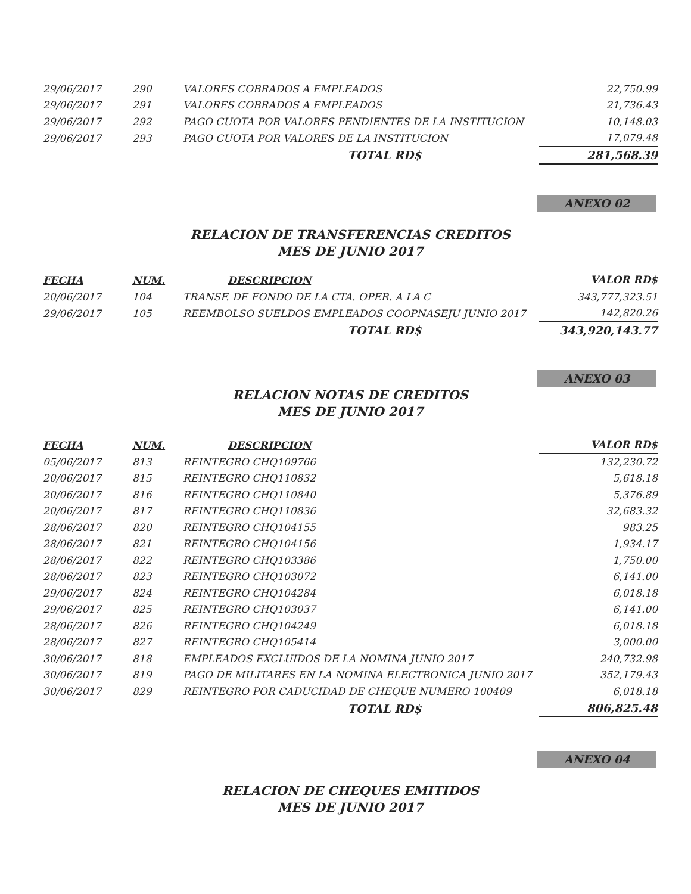| 29/06/2017 | 290 | VALORES COBRADOS A EMPLEADOS | 22,750.99 |
| 29/06/2017 | 291 | VALORES COBRADOS A EMPLEADOS | 21,736.43 |
| 29/06/2017 | 292 | PAGO CUOTA POR VALORES PENDIENTES DE LA INSTITUCION | 10,148.03 |
| 29/06/2017 | 293 | PAGO CUOTA POR VALORES DE LA INSTITUCION | 17,079.48 |
| | | TOTAL RD$ | 281,568.39 |
ANEXO 02
RELACION DE TRANSFERENCIAS CREDITOS
MES DE JUNIO 2017
| FECHA | NUM. | DESCRIPCION | VALOR RD$ |
| --- | --- | --- | --- |
| 20/06/2017 | 104 | TRANSF. DE FONDO DE LA CTA. OPER. A LA C | 343,777,323.51 |
| 29/06/2017 | 105 | REEMBOLSO SUELDOS EMPLEADOS COOPNASEJU JUNIO 2017 | 142,820.26 |
| | | TOTAL RD$ | 343,920,143.77 |
ANEXO 03
RELACION NOTAS DE CREDITOS
MES DE JUNIO 2017
| FECHA | NUM. | DESCRIPCION | VALOR RD$ |
| --- | --- | --- | --- |
| 05/06/2017 | 813 | REINTEGRO CHQ109766 | 132,230.72 |
| 20/06/2017 | 815 | REINTEGRO CHQ110832 | 5,618.18 |
| 20/06/2017 | 816 | REINTEGRO CHQ110840 | 5,376.89 |
| 20/06/2017 | 817 | REINTEGRO CHQ110836 | 32,683.32 |
| 28/06/2017 | 820 | REINTEGRO CHQ104155 | 983.25 |
| 28/06/2017 | 821 | REINTEGRO CHQ104156 | 1,934.17 |
| 28/06/2017 | 822 | REINTEGRO CHQ103386 | 1,750.00 |
| 28/06/2017 | 823 | REINTEGRO CHQ103072 | 6,141.00 |
| 29/06/2017 | 824 | REINTEGRO CHQ104284 | 6,018.18 |
| 29/06/2017 | 825 | REINTEGRO CHQ103037 | 6,141.00 |
| 28/06/2017 | 826 | REINTEGRO CHQ104249 | 6,018.18 |
| 28/06/2017 | 827 | REINTEGRO CHQ105414 | 3,000.00 |
| 30/06/2017 | 818 | EMPLEADOS EXCLUIDOS DE LA NOMINA JUNIO 2017 | 240,732.98 |
| 30/06/2017 | 819 | PAGO DE MILITARES EN LA NOMINA ELECTRONICA JUNIO 2017 | 352,179.43 |
| 30/06/2017 | 829 | REINTEGRO POR CADUCIDAD DE CHEQUE NUMERO 100409 | 6,018.18 |
| | | TOTAL RD$ | 806,825.48 |
ANEXO 04
RELACION DE CHEQUES EMITIDOS
MES DE JUNIO 2017